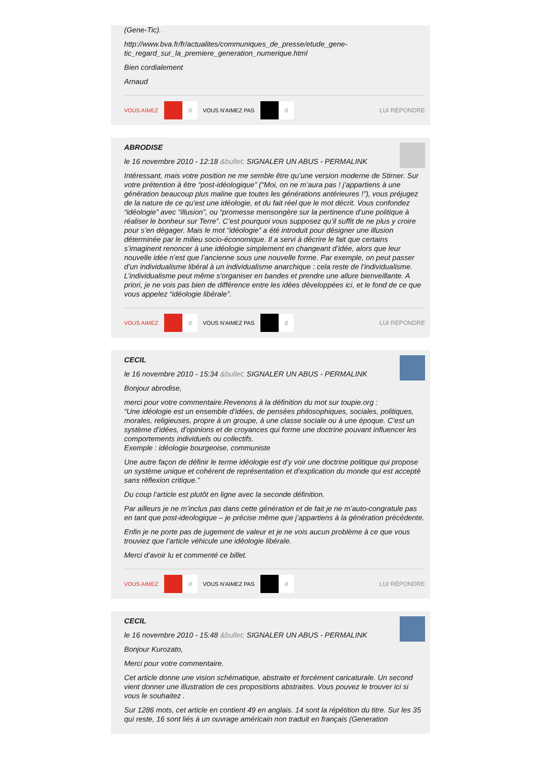(Gene-Tic).
http://www.bva.fr/fr/actualites/communiques_de_presse/etude_gene-tic_regard_sur_la_premiere_generation_numerique.html
Bien cordialement
Arnaud
VOUS AIMEZ 0 VOUS N'AIMEZ PAS 0 LUI RÉPONDRE
ABRODISE
le 16 novembre 2010 - 12:18 &bullet; SIGNALER UN ABUS - PERMALINK
Intéressant, mais votre position ne me semble être qu’une version moderne de Stirner. Sur votre prétention à être “post-idéologique” (“Moi, on ne m’aura pas ! j’appartiens à une génération beaucoup plus maline que toutes les générations antérieures !”), vous préjugez de la nature de ce qu’est une idéologie, et du fait réel que le mot décrit. Vous confondez “idéologie” avec “illusion”, ou “promesse mensongère sur la pertinence d’une politique à réaliser le bonheur sur Terre”. C’est pourquoi vous supposez qu’il suffit de ne plus y croire pour s’en dégager. Mais le mot “idéologie” a été introduit pour désigner une illusion déterminée par le milieu socio-économique. Il a servi à décrire le fait que certains s’imaginent renoncer à une idéologie simplement en changeant d’idée, alors que leur nouvelle idée n’est que l’ancienne sous une nouvelle forme. Par exemple, on peut passer d’un individualisme libéral à un individualisme anarchique : cela reste de l’individualisme. L’individualisme peut même s’organiser en bandes et prendre une allure bienveillante. A priori, je ne vois pas bien de différence entre les idées développées ici, et le fond de ce que vous appelez “idéologie libérale”.
VOUS AIMEZ 0 VOUS N'AIMEZ PAS 0 LUI RÉPONDRE
CECIL
le 16 novembre 2010 - 15:34 &bullet; SIGNALER UN ABUS - PERMALINK
Bonjour abrodise,
merci pour votre commentaire.Revenons à la définition du mot sur toupie.org :
“Une idéologie est un ensemble d’idées, de pensées philosophiques, sociales, politiques, morales, religieuses, propre à un groupe, à une classe sociale ou à une époque. C’est un système d’idées, d’opinions et de croyances qui forme une doctrine pouvant influencer les comportements individuels ou collectifs.
Exemple : idéologie bourgeoise, communiste
Une autre façon de définir le terme idéologie est d’y voir une doctrine politique qui propose un système unique et cohérent de représentation et d’explication du monde qui est accepté sans réflexion critique.”
Du coup l’article est plutôt en ligne avec la seconde définition.
Par ailleurs je ne m’inclus pas dans cette génération et de fait je ne m’auto-congratule pas en tant que post-ideologique – je précise même que j’appartiens à la génération précédente.
Enfin je ne porte pas de jugement de valeur et je ne vois aucun problème à ce que vous trouviez que l’article véhicule une idéologie libérale.
Merci d’avoir lu et commenté ce billet.
VOUS AIMEZ 0 VOUS N'AIMEZ PAS 0 LUI RÉPONDRE
CECIL
le 16 novembre 2010 - 15:48 &bullet; SIGNALER UN ABUS - PERMALINK
Bonjour Kurozato,
Merci pour votre commentaire.
Cet article donne une vision schématique, abstraite et forcément caricaturale. Un second vient donner une illustration de ces propositions abstraites. Vous pouvez le trouver ici si vous le souhaitez .
Sur 1286 mots, cet article en contient 49 en anglais. 14 sont la répétition du titre. Sur les 35 qui reste, 16 sont liés à un ouvrage américain non traduit en français (Generation